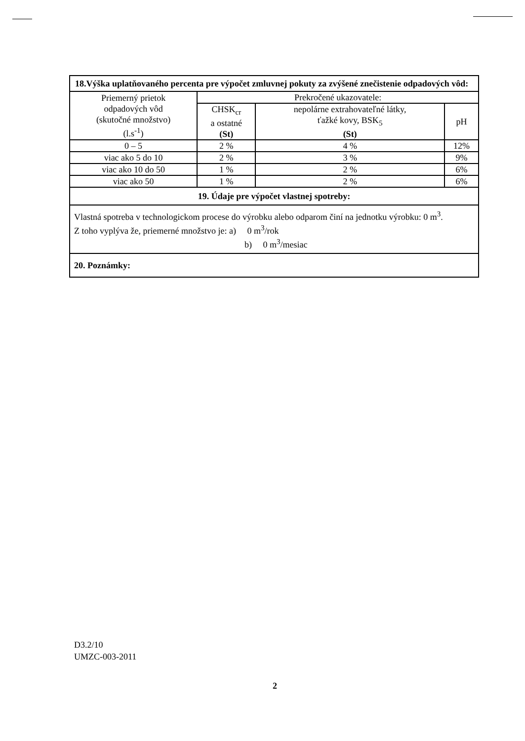| 18.Výška uplatňovaného percenta pre výpočet zmluvnej pokuty za zvýšené znečistenie odpadových vôd: | | | |
| Priemerný prietok odpadových vôd (skutočné množstvo) (l.s<sup>-1</sup>) | Prekročené ukazovatele: | | |
| | CHSK<sub>cr</sub> a ostatné (St) | nepolárne extrahovateľné látky, ťažké kovy, BSK<sub>5</sub> (St) | pH |
| 0 – 5 | 2 % | 4 % | 12% |
| viac ako 5 do 10 | 2 % | 3 % | 9% |
| viac ako 10 do 50 | 1 % | 2 % | 6% |
| viac ako 50 | 1 % | 2 % | 6% |
| 19. Údaje pre výpočet vlastnej spotreby: | | | |
| Vlastná spotreba v technologickom procese do výrobku alebo odparom činí na jednotku výrobku: 0 m<sup>3</sup>. Z toho vyplýva že, priemerné množstvo je: a) 0 m<sup>3</sup>/rok b) 0 m<sup>3</sup>/mesiac | | | |
| 20. Poznámky: | | | |
D3.2/10
UMZC-003-2011
2